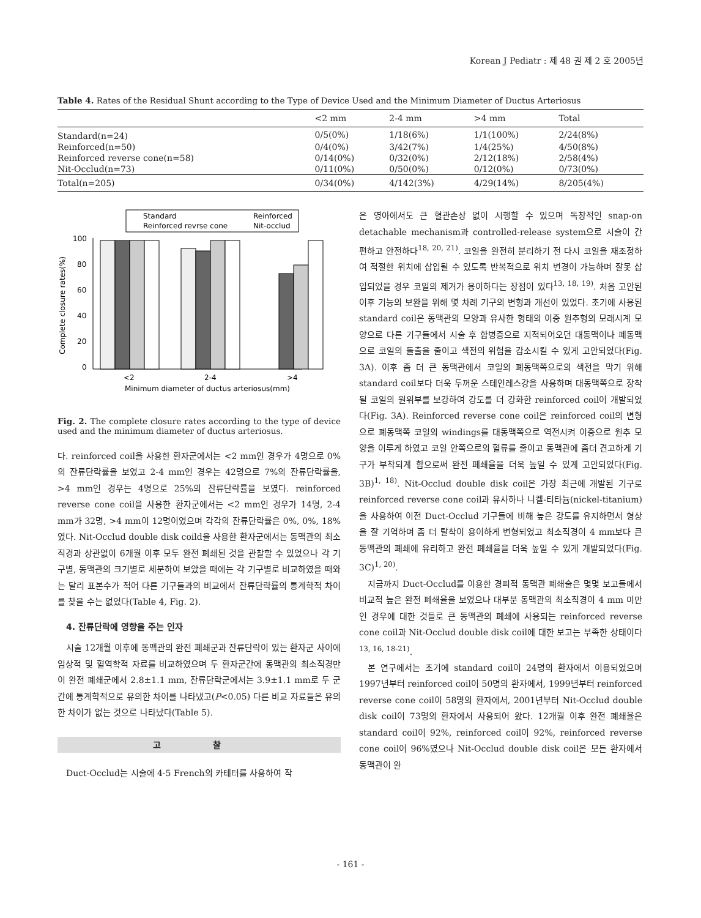Korean J Pediatr : 제 48 권 제 2 호 2005년
Table 4. Rates of the Residual Shunt according to the Type of Device Used and the Minimum Diameter of Ductus Arteriosus
| | <2 mm | 2-4 mm | >4 mm | Total |
| --- | --- | --- | --- | --- |
| Standard(n=24) | 0/5(0%) | 1/18(6%) | 1/1(100%) | 2/24(8%) |
| Reinforced(n=50) | 0/4(0%) | 3/42(7%) | 1/4(25%) | 4/50(8%) |
| Reinforced reverse cone(n=58) | 0/14(0%) | 0/32(0%) | 2/12(18%) | 2/58(4%) |
| Nit-Occlud(n=73) | 0/11(0%) | 0/50(0%) | 0/12(0%) | 0/73(0%) |
| Total(n=205) | 0/34(0%) | 4/142(3%) | 4/29(14%) | 8/205(4%) |
Standard
Reinforced
Reinforced revrse cone
Nit-occlud
100
80
60
40
20
0
Complete closure rates(%)
<2
2-4
>4
Minimum diameter of ductus arteriosus(mm)
Fig. 2. The complete closure rates according to the type of device used and the minimum diameter of ductus arteriosus.
다. reinforced coil을 사용한 환자군에서는 <2 mm인 경우가 4명으로 0%의 잔류단락률을 보였고 2-4 mm인 경우는 42명으로 7%의 잔류단락률을, >4 mm인 경우는 4명으로 25%의 잔류단락률을 보였다. reinforced reverse cone coil을 사용한 환자군에서는 <2 mm인 경우가 14명, 2-4 mm가 32명, >4 mm이 12명이였으며 각각의 잔류단락률은 0%, 0%, 18%였다. Nit-Occlud double disk coild을 사용한 환자군에서는 동맥관의 최소직경과 상관없이 6개월 이후 모두 완전 폐쇄된 것을 관찰할 수 있었으나 각 기구별, 동맥관의 크기별로 세분하여 보았을 때에는 각 기구별로 비교하였을 때와는 달리 표본수가 적어 다른 기구들과의 비교에서 잔류단락률의 통계학적 차이를 찾을 수는 없었다(Table 4, Fig. 2).
4. 잔류단락에 영향을 주는 인자
시술 12개월 이후에 동맥관의 완전 폐쇄군과 잔류단락이 있는 환자군 사이에 임상적 및 혈역학적 자료를 비교하였으며 두 환자군간에 동맥관의 최소직경만이 완전 폐쇄군에서 2.8±1.1 mm, 잔류단락군에서는 3.9±1.1 mm로 두 군간에 통계학적으로 유의한 차이를 나타냈고(P<0.05) 다른 비교 자료들은 유의한 차이가 없는 것으로 나타났다(Table 5).
고 찰
Duct-Occlud는 시술에 4-5 French의 카테터를 사용하여 작
은 영아에서도 큰 혈관손상 없이 시행할 수 있으며 독창적인 snap-on detachable mechanism과 controlled-release system으로 시술이 간편하고 안전하다<sup>18, 20, 21)</sup>. 코일을 완전히 분리하기 전 다시 코일을 재조정하여 적절한 위치에 삽입될 수 있도록 반복적으로 위치 변경이 가능하며 잘못 삽입되었을 경우 코일의 제거가 용이하다는 장점이 있다<sup>13, 18, 19)</sup>. 처음 고안된 이후 기능의 보완을 위해 몇 차례 기구의 변형과 개선이 있었다. 초기에 사용된 standard coil은 동맥관의 모양과 유사한 형태의 이중 원추형의 모래시계 모양으로 다른 기구들에서 시술 후 합병증으로 지적되어오던 대동맥이나 폐동맥으로 코일의 돌출을 줄이고 색전의 위험을 감소시킬 수 있게 고안되었다(Fig. 3A). 이후 좀 더 큰 동맥관에서 코일의 폐동맥쪽으로의 색전을 막기 위해 standard coil보다 더욱 두꺼운 스테인레스강을 사용하며 대동맥쪽으로 장착될 코일의 원위부를 보강하여 강도를 더 강화한 reinforced coil이 개발되었다(Fig. 3A). Reinforced reverse cone coil은 reinforced coil의 변형으로 폐동맥쪽 코일의 windings를 대동맥쪽으로 역전시켜 이중으로 원추 모양을 이루게 하였고 코일 안쪽으로의 혈류를 줄이고 동맥관에 좀더 견고하게 기구가 부착되게 함으로써 완전 폐쇄율을 더욱 높일 수 있게 고안되었다(Fig. 3B)<sup>1, 18)</sup>. Nit-Occlud double disk coil은 가장 최근에 개발된 기구로 reinforced reverse cone coil과 유사하나 니켈-티타늄(nickel-titanium)을 사용하여 이전 Duct-Occlud 기구들에 비해 높은 강도를 유지하면서 형상을 잘 기억하며 좀 더 탈착이 용이하게 변형되었고 최소직경이 4 mm보다 큰 동맥관의 폐쇄에 유리하고 완전 폐쇄율을 더욱 높일 수 있게 개발되었다(Fig. 3C)<sup>1, 20)</sup>.
지금까지 Duct-Occlud를 이용한 경피적 동맥관 폐쇄술은 몇몇 보고들에서 비교적 높은 완전 폐쇄율을 보였으나 대부분 동맥관의 최소직경이 4 mm 미만인 경우에 대한 것들로 큰 동맥관의 폐쇄에 사용되는 reinforced reverse cone coil과 Nit-Occlud double disk coil에 대한 보고는 부족한 상태이다<sup>13, 16, 18-21)</sup>.
본 연구에서는 초기에 standard coil이 24명의 환자에서 이용되었으며 1997년부터 reinforced coil이 50명의 환자에서, 1999년부터 reinforced reverse cone coil이 58명의 환자에서, 2001년부터 Nit-Occlud double disk coil이 73명의 환자에서 사용되어 왔다. 12개월 이후 완전 폐쇄율은 standard coil이 92%, reinforced coil이 92%, reinforced reverse cone coil이 96%였으나 Nit-Occlud double disk coil은 모든 환자에서 동맥관이 완
- 161 -